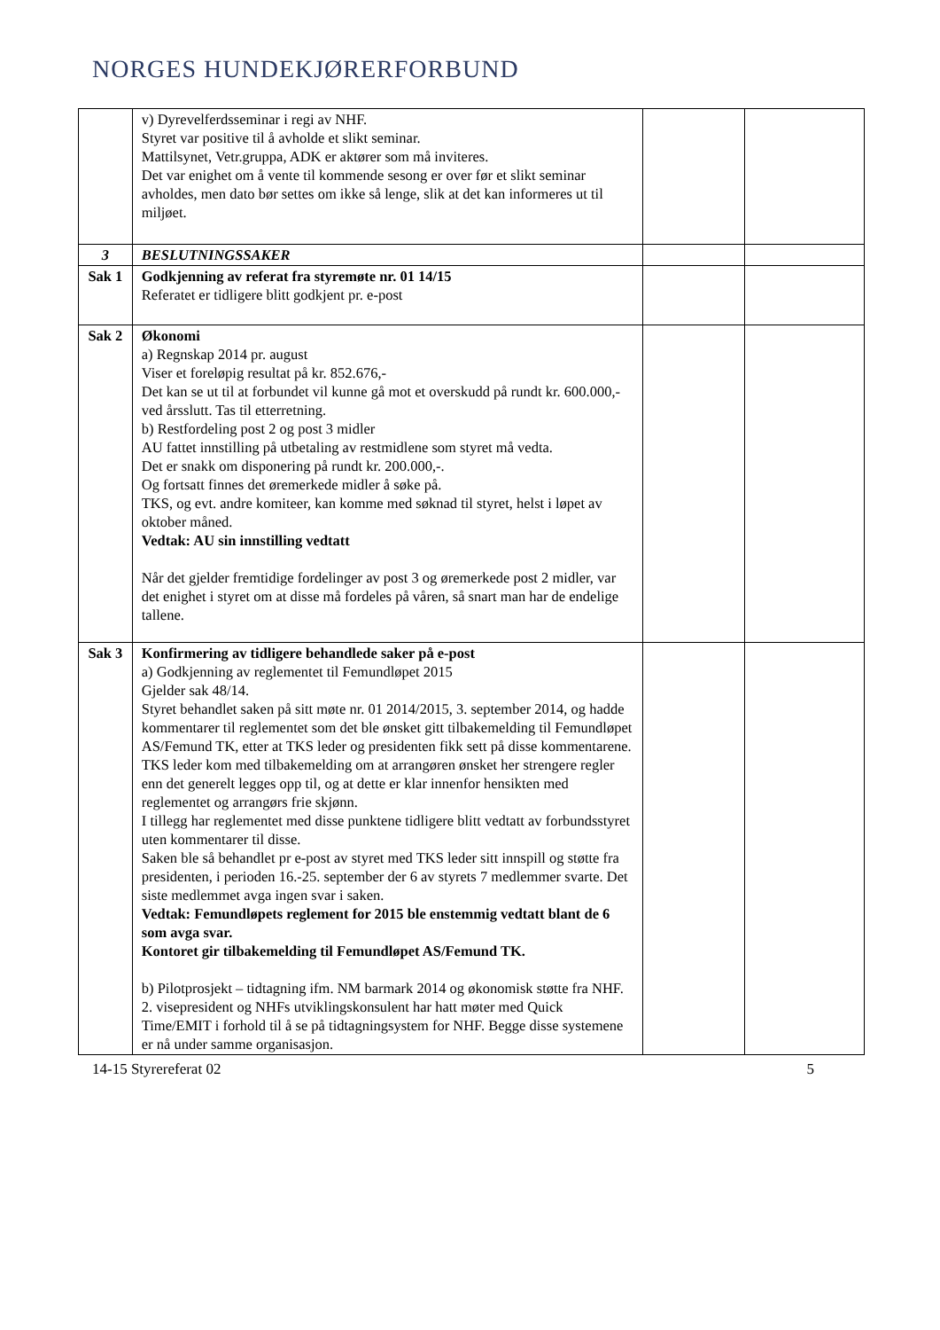NORGES HUNDEKJØRERFORBUND
| | v) Dyrevelferdsseminar i regi av NHF. Styret var positive til å avholde et slikt seminar. Mattilsynet, Vetr.gruppa, ADK er aktører som må inviteres. Det var enighet om å vente til kommende sesong er over før et slikt seminar avholdes, men dato bør settes om ikke så lenge, slik at det kan informeres ut til miljøet. | | |
| 3 | BESLUTNINGSSAKER | | |
| Sak 1 | Godkjenning av referat fra styremøte nr. 01 14/15 Referatet er tidligere blitt godkjent pr. e-post | | |
| Sak 2 | Økonomi a) Regnskap 2014 pr. august Viser et foreløpig resultat på kr. 852.676,- Det kan se ut til at forbundet vil kunne gå mot et overskudd på rundt kr. 600.000,- ved årsslutt. Tas til etterretning. b) Restfordeling post 2 og post 3 midler AU fattet innstilling på utbetaling av restmidlene som styret må vedta. Det er snakk om disponering på rundt kr. 200.000,-. Og fortsatt finnes det øremerkede midler å søke på. TKS, og evt. andre komiteer, kan komme med søknad til styret, helst i løpet av oktober måned. Vedtak: AU sin innstilling vedtatt Når det gjelder fremtidige fordelinger av post 3 og øremerkede post 2 midler, var det enighet i styret om at disse må fordeles på våren, så snart man har de endelige tallene. | | |
| Sak 3 | Konfirmering av tidligere behandlede saker på e-post a) Godkjenning av reglementet til Femundløpet 2015 Gjelder sak 48/14. Styret behandlet saken på sitt møte nr. 01 2014/2015, 3. september 2014, og hadde kommentarer til reglementet som det ble ønsket gitt tilbakemelding til Femundløpet AS/Femund TK, etter at TKS leder og presidenten fikk sett på disse kommentarene. TKS leder kom med tilbakemelding om at arrangøren ønsket her strengere regler enn det generelt legges opp til, og at dette er klar innenfor hensikten med reglementet og arrangørs frie skjønn. I tillegg har reglementet med disse punktene tidligere blitt vedtatt av forbundsstyret uten kommentarer til disse. Saken ble så behandlet pr e-post av styret med TKS leder sitt innspill og støtte fra presidenten, i perioden 16.-25. september der 6 av styrets 7 medlemmer svarte. Det siste medlemmet avga ingen svar i saken. Vedtak: Femundløpets reglement for 2015 ble enstemmig vedtatt blant de 6 som avga svar. Kontoret gir tilbakemelding til Femundløpet AS/Femund TK. b) Pilotprosjekt – tidtagning ifm. NM barmark 2014 og økonomisk støtte fra NHF. 2. visepresident og NHFs utviklingskonsulent har hatt møter med Quick Time/EMIT i forhold til å se på tidtagningsystem for NHF. Begge disse systemene er nå under samme organisasjon. | | |
14-15 Styrereferat 02 5